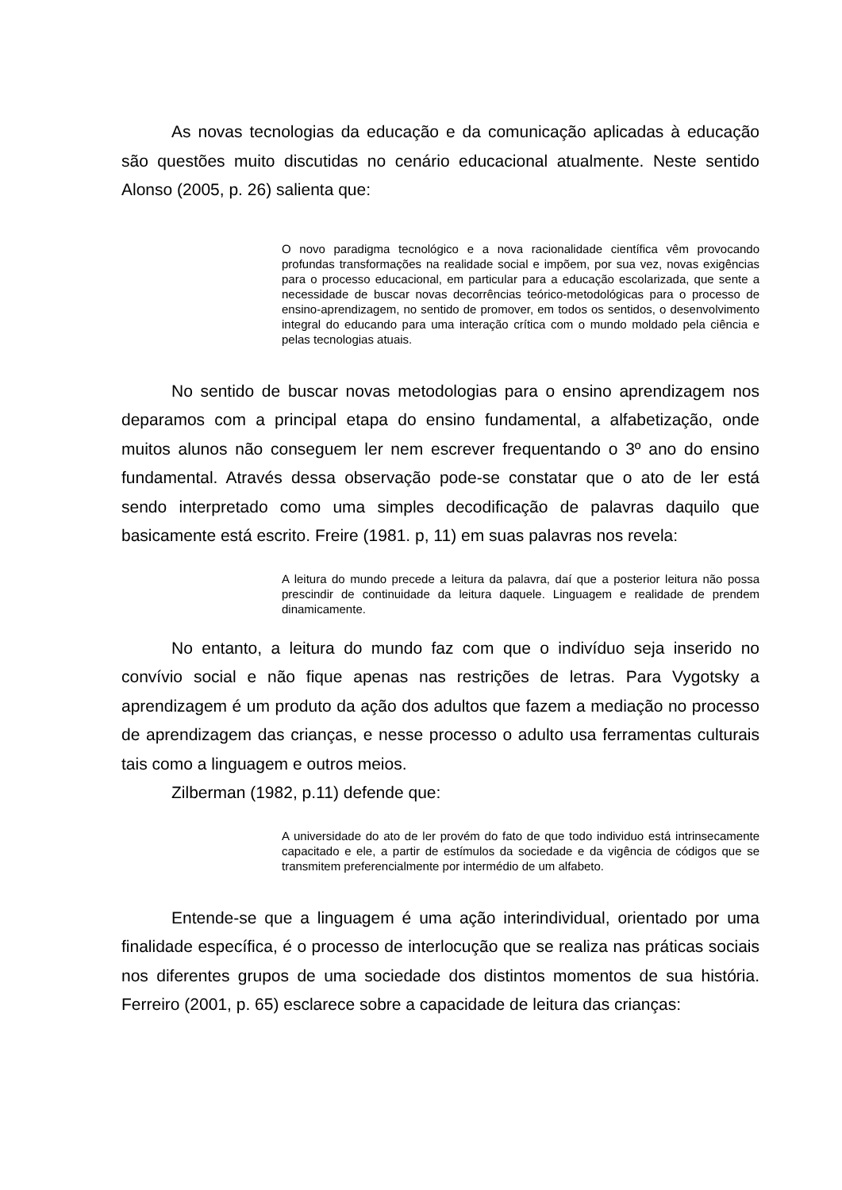As novas tecnologias da educação e da comunicação aplicadas à educação são questões muito discutidas no cenário educacional atualmente. Neste sentido Alonso (2005, p. 26) salienta que:
O novo paradigma tecnológico e a nova racionalidade científica vêm provocando profundas transformações na realidade social e impõem, por sua vez, novas exigências para o processo educacional, em particular para a educação escolarizada, que sente a necessidade de buscar novas decorrências teórico-metodológicas para o processo de ensino-aprendizagem, no sentido de promover, em todos os sentidos, o desenvolvimento integral do educando para uma interação crítica com o mundo moldado pela ciência e pelas tecnologias atuais.
No sentido de buscar novas metodologias para o ensino aprendizagem nos deparamos com a principal etapa do ensino fundamental, a alfabetização, onde muitos alunos não conseguem ler nem escrever frequentando o 3º ano do ensino fundamental. Através dessa observação pode-se constatar que o ato de ler está sendo interpretado como uma simples decodificação de palavras daquilo que basicamente está escrito. Freire (1981. p, 11) em suas palavras nos revela:
A leitura do mundo precede a leitura da palavra, daí que a posterior leitura não possa prescindir de continuidade da leitura daquele. Linguagem e realidade de prendem dinamicamente.
No entanto, a leitura do mundo faz com que o indivíduo seja inserido no convívio social e não fique apenas nas restrições de letras. Para Vygotsky a aprendizagem é um produto da ação dos adultos que fazem a mediação no processo de aprendizagem das crianças, e nesse processo o adulto usa ferramentas culturais tais como a linguagem e outros meios.
Zilberman (1982, p.11) defende que:
A universidade do ato de ler provém do fato de que todo individuo está intrinsecamente capacitado e ele, a partir de estímulos da sociedade e da vigência de códigos que se transmitem preferencialmente por intermédio de um alfabeto.
Entende-se que a linguagem é uma ação interindividual, orientado por uma finalidade específica, é o processo de interlocução que se realiza nas práticas sociais nos diferentes grupos de uma sociedade dos distintos momentos de sua história. Ferreiro (2001, p. 65) esclarece sobre a capacidade de leitura das crianças: